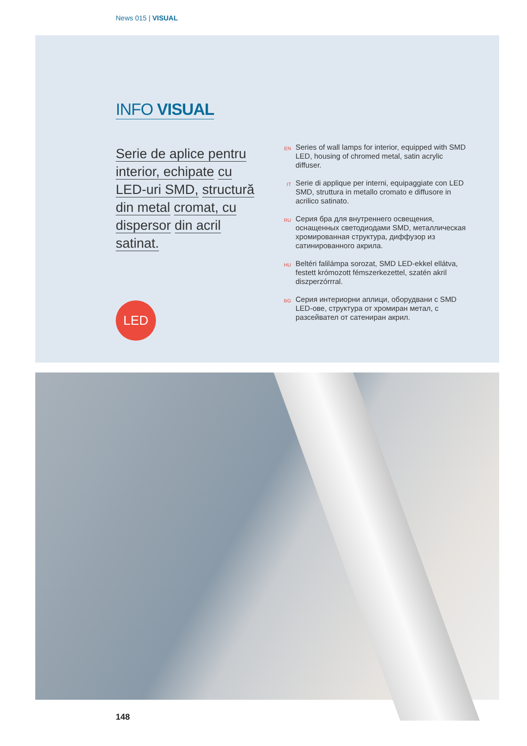News 015 | VISUAL
INFO VISUAL
Serie de aplice pentru interior, echipate cu LED-uri SMD, structură din metal cromat, cu dispersor din acril satinat.
EN
Series of wall lamps for interior, equipped with SMD LED, housing of chromed metal, satin acrylic diffuser.
IT
Serie di applique per interni, equipaggiate con LED SMD, struttura in metallo cromato e diffusore in acrilico satinato.
RU
Серия бра для внутреннего освещения, оснащенных светодиодами SMD, металлическая хромированная структура, диффузор из сатинированного акрила.
HU
Beltéri falilámpa sorozat, SMD LED-ekkel ellátva, festett krómozott fémszerkezettel, szatén akril diszperzórrral.
BG
Серия интериорни аплици, оборудвани с SMD LED-ове, структура от хромиран метал, с разсейвател от сатениран акрил.
LED
148